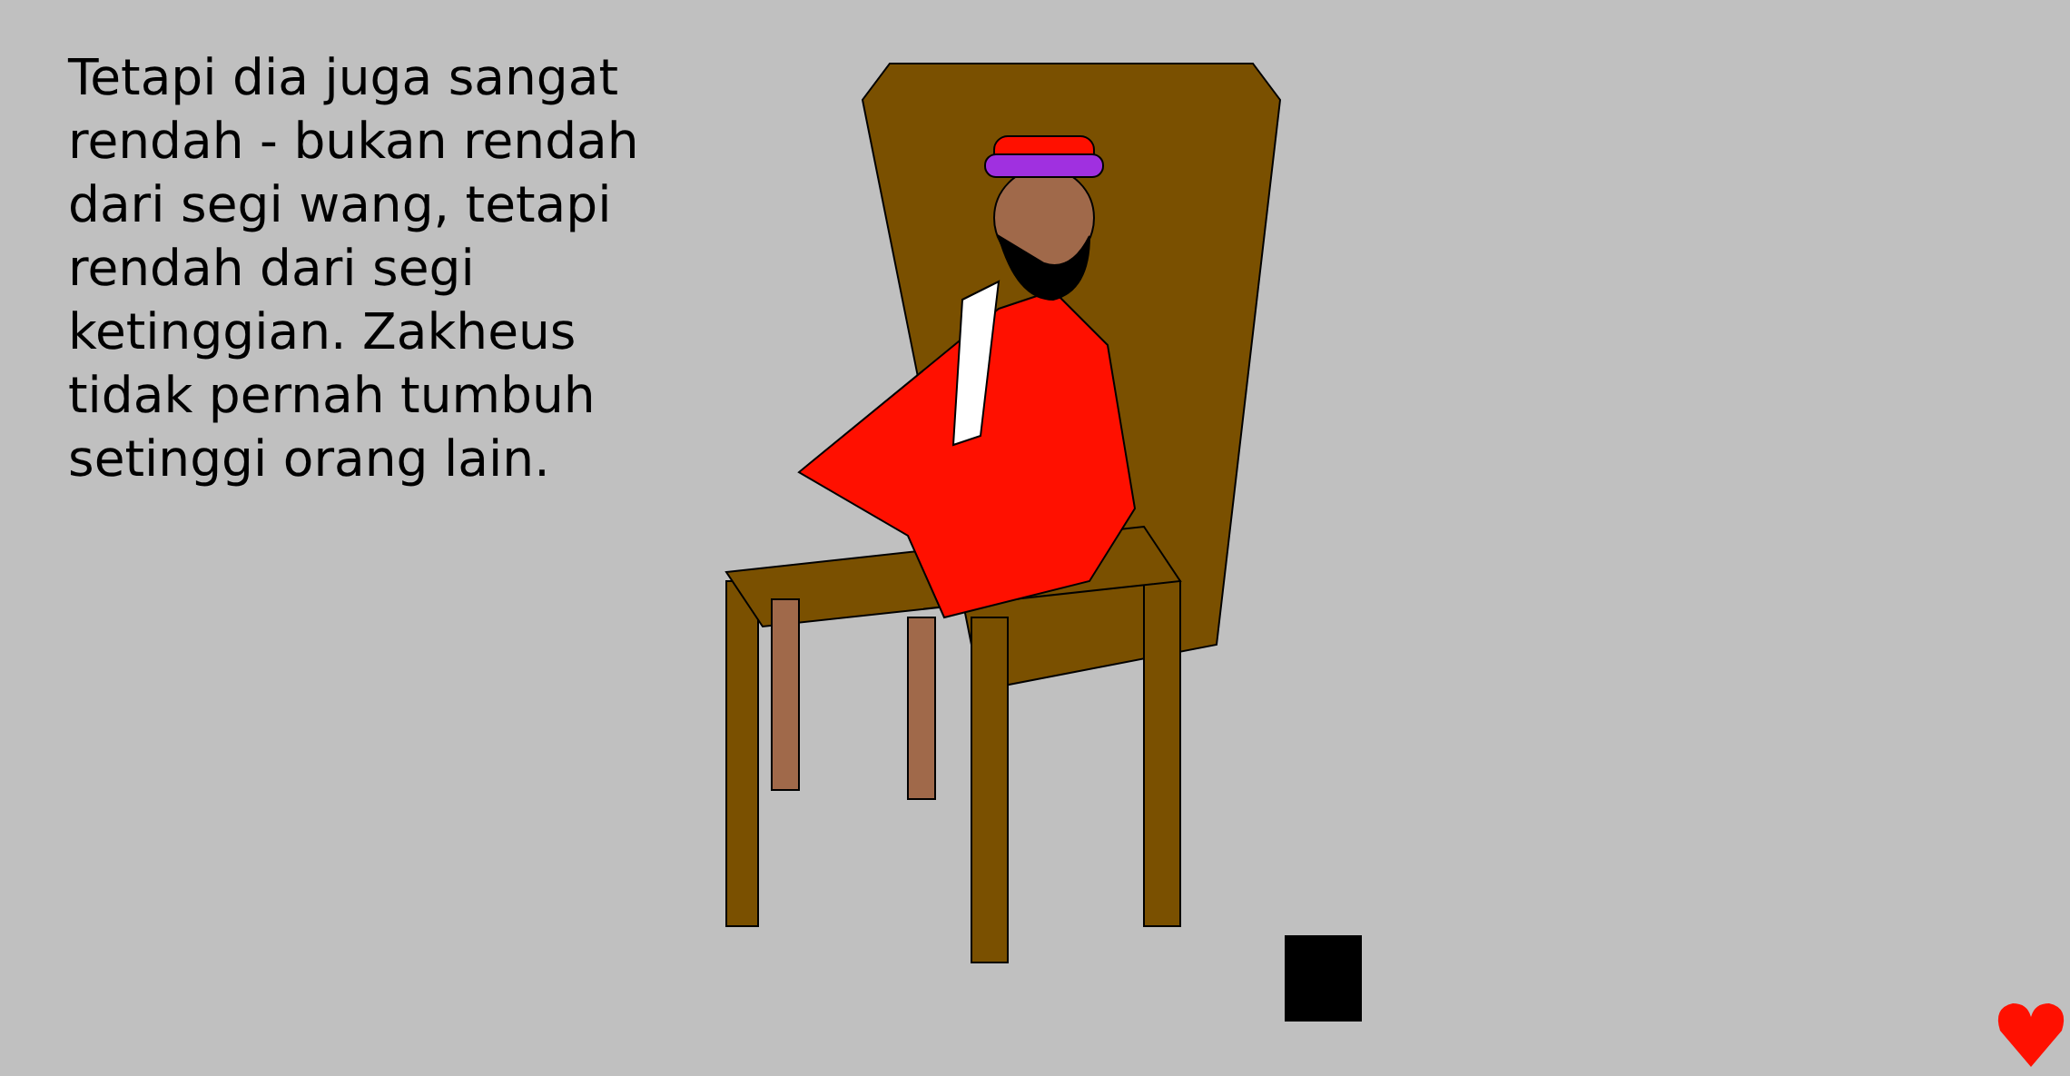Tetapi dia juga sangat rendah - bukan rendah dari segi wang, tetapi rendah dari segi ketinggian. Zakheus tidak pernah tumbuh setinggi orang lain.